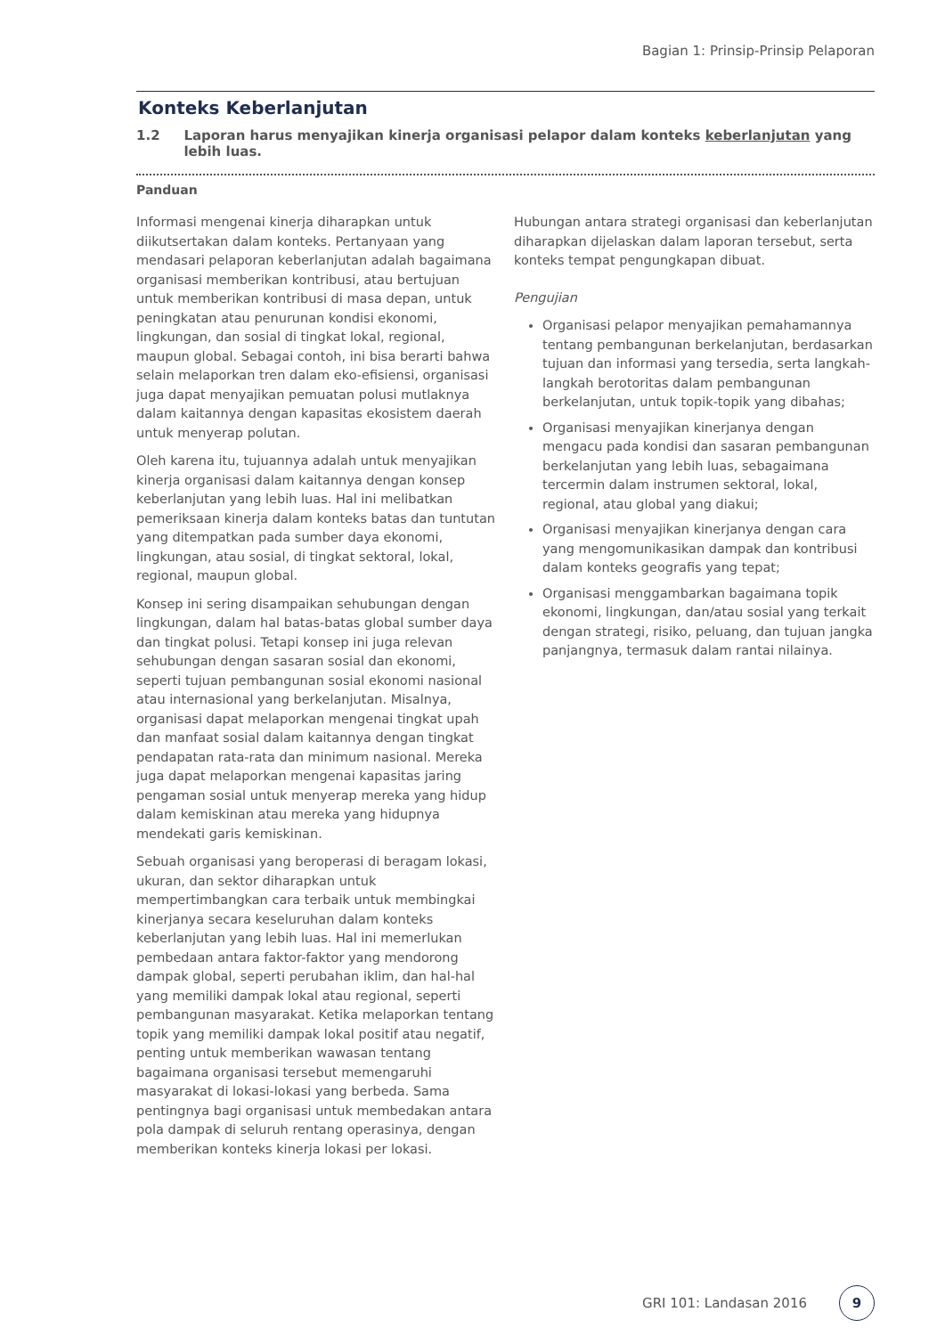Bagian 1: Prinsip-Prinsip Pelaporan
Konteks Keberlanjutan
1.2 Laporan harus menyajikan kinerja organisasi pelapor dalam konteks keberlanjutan yang lebih luas.
Panduan
Informasi mengenai kinerja diharapkan untuk diikutsertakan dalam konteks. Pertanyaan yang mendasari pelaporan keberlanjutan adalah bagaimana organisasi memberikan kontribusi, atau bertujuan untuk memberikan kontribusi di masa depan, untuk peningkatan atau penurunan kondisi ekonomi, lingkungan, dan sosial di tingkat lokal, regional, maupun global. Sebagai contoh, ini bisa berarti bahwa selain melaporkan tren dalam eko-efisiensi, organisasi juga dapat menyajikan pemuatan polusi mutlaknya dalam kaitannya dengan kapasitas ekosistem daerah untuk menyerap polutan.
Oleh karena itu, tujuannya adalah untuk menyajikan kinerja organisasi dalam kaitannya dengan konsep keberlanjutan yang lebih luas. Hal ini melibatkan pemeriksaan kinerja dalam konteks batas dan tuntutan yang ditempatkan pada sumber daya ekonomi, lingkungan, atau sosial, di tingkat sektoral, lokal, regional, maupun global.
Konsep ini sering disampaikan sehubungan dengan lingkungan, dalam hal batas-batas global sumber daya dan tingkat polusi. Tetapi konsep ini juga relevan sehubungan dengan sasaran sosial dan ekonomi, seperti tujuan pembangunan sosial ekonomi nasional atau internasional yang berkelanjutan. Misalnya, organisasi dapat melaporkan mengenai tingkat upah dan manfaat sosial dalam kaitannya dengan tingkat pendapatan rata-rata dan minimum nasional. Mereka juga dapat melaporkan mengenai kapasitas jaring pengaman sosial untuk menyerap mereka yang hidup dalam kemiskinan atau mereka yang hidupnya mendekati garis kemiskinan.
Sebuah organisasi yang beroperasi di beragam lokasi, ukuran, dan sektor diharapkan untuk mempertimbangkan cara terbaik untuk membingkai kinerjanya secara keseluruhan dalam konteks keberlanjutan yang lebih luas. Hal ini memerlukan pembedaan antara faktor-faktor yang mendorong dampak global, seperti perubahan iklim, dan hal-hal yang memiliki dampak lokal atau regional, seperti pembangunan masyarakat. Ketika melaporkan tentang topik yang memiliki dampak lokal positif atau negatif, penting untuk memberikan wawasan tentang bagaimana organisasi tersebut memengaruhi masyarakat di lokasi-lokasi yang berbeda. Sama pentingnya bagi organisasi untuk membedakan antara pola dampak di seluruh rentang operasinya, dengan memberikan konteks kinerja lokasi per lokasi.
Hubungan antara strategi organisasi dan keberlanjutan diharapkan dijelaskan dalam laporan tersebut, serta konteks tempat pengungkapan dibuat.
Pengujian
Organisasi pelapor menyajikan pemahamannya tentang pembangunan berkelanjutan, berdasarkan tujuan dan informasi yang tersedia, serta langkah-langkah berotoritas dalam pembangunan berkelanjutan, untuk topik-topik yang dibahas;
Organisasi menyajikan kinerjanya dengan mengacu pada kondisi dan sasaran pembangunan berkelanjutan yang lebih luas, sebagaimana tercermin dalam instrumen sektoral, lokal, regional, atau global yang diakui;
Organisasi menyajikan kinerjanya dengan cara yang mengomunikasikan dampak dan kontribusi dalam konteks geografis yang tepat;
Organisasi menggambarkan bagaimana topik ekonomi, lingkungan, dan/atau sosial yang terkait dengan strategi, risiko, peluang, dan tujuan jangka panjangnya, termasuk dalam rantai nilainya.
GRI 101: Landasan 2016
9